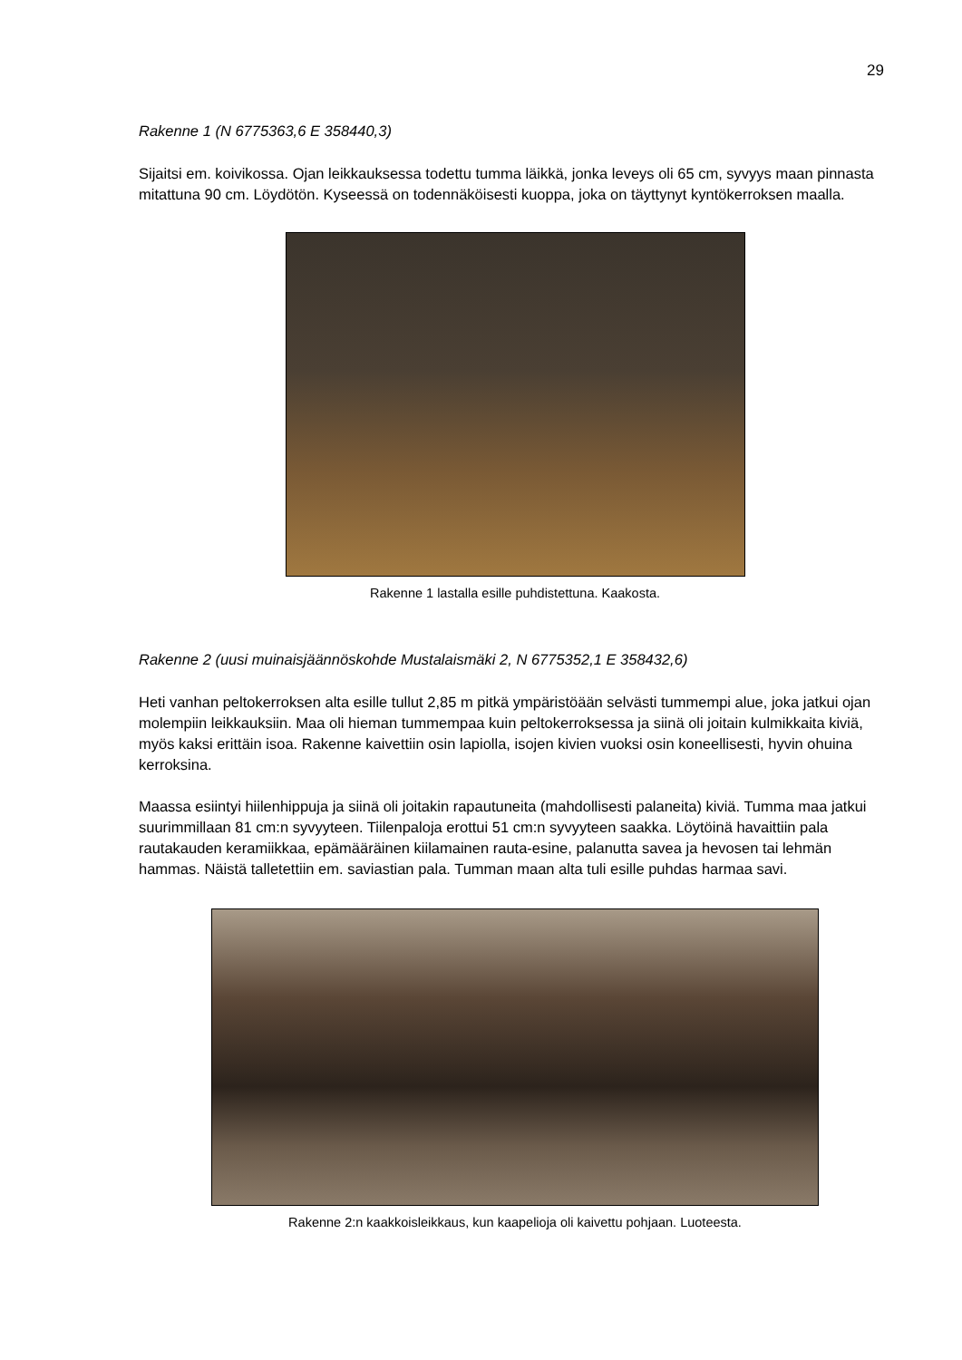29
Rakenne 1 (N 6775363,6 E 358440,3)
Sijaitsi em. koivikossa. Ojan leikkauksessa todettu tumma läikkä, jonka leveys oli 65 cm, syvyys maan pinnasta mitattuna 90 cm. Löydötön. Kyseessä on todennäköisesti kuoppa, joka on täyttynyt kyntökerroksen maalla.
Rakenne 1 lastalla esille puhdistettuna. Kaakosta.
Rakenne 2 (uusi muinaisjäännöskohde Mustalaismäki 2, N 6775352,1 E 358432,6)
Heti vanhan peltokerroksen alta esille tullut 2,85 m pitkä ympäristöään selvästi tummempi alue, joka jatkui ojan molempiin leikkauksiin. Maa oli hieman tummempaa kuin peltokerroksessa ja siinä oli joitain kulmikkaita kiviä, myös kaksi erittäin isoa. Rakenne kaivettiin osin lapiolla, isojen kivien vuoksi osin koneellisesti, hyvin ohuina kerroksina.
Maassa esiintyi hiilenhippuja ja siinä oli joitakin rapautuneita (mahdollisesti palaneita) kiviä. Tumma maa jatkui suurimmillaan 81 cm:n syvyyteen. Tiilenpaloja erottui 51 cm:n syvyyteen saakka. Löytöinä havaittiin pala rautakauden keramiikkaa, epämääräinen kiilamainen rauta-esine, palanutta savea ja hevosen tai lehmän hammas. Näistä talletettiin em. saviastian pala. Tumman maan alta tuli esille puhdas harmaa savi.
Rakenne 2:n kaakkoisleikkaus, kun kaapelioja oli kaivettu pohjaan. Luoteesta.